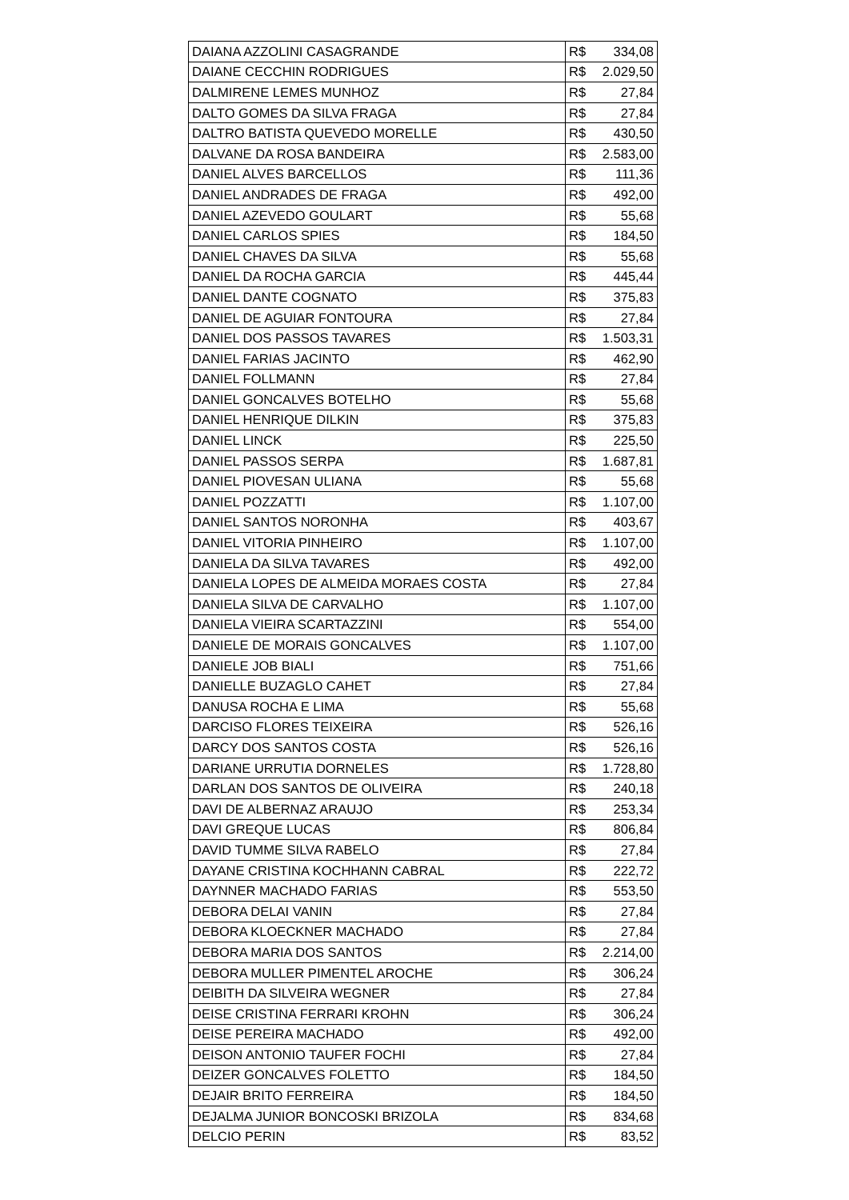| DAIANA AZZOLINI CASAGRANDE | R$ 334,08 |
| DAIANE CECCHIN RODRIGUES | R$ 2.029,50 |
| DALMIRENE LEMES MUNHOZ | R$ 27,84 |
| DALTO GOMES DA SILVA FRAGA | R$ 27,84 |
| DALTRO BATISTA QUEVEDO MORELLE | R$ 430,50 |
| DALVANE DA ROSA BANDEIRA | R$ 2.583,00 |
| DANIEL ALVES BARCELLOS | R$ 111,36 |
| DANIEL ANDRADES DE FRAGA | R$ 492,00 |
| DANIEL AZEVEDO GOULART | R$ 55,68 |
| DANIEL CARLOS SPIES | R$ 184,50 |
| DANIEL CHAVES DA SILVA | R$ 55,68 |
| DANIEL DA ROCHA GARCIA | R$ 445,44 |
| DANIEL DANTE COGNATO | R$ 375,83 |
| DANIEL DE AGUIAR FONTOURA | R$ 27,84 |
| DANIEL DOS PASSOS TAVARES | R$ 1.503,31 |
| DANIEL FARIAS JACINTO | R$ 462,90 |
| DANIEL FOLLMANN | R$ 27,84 |
| DANIEL GONCALVES BOTELHO | R$ 55,68 |
| DANIEL HENRIQUE DILKIN | R$ 375,83 |
| DANIEL LINCK | R$ 225,50 |
| DANIEL PASSOS SERPA | R$ 1.687,81 |
| DANIEL PIOVESAN ULIANA | R$ 55,68 |
| DANIEL POZZATTI | R$ 1.107,00 |
| DANIEL SANTOS NORONHA | R$ 403,67 |
| DANIEL VITORIA PINHEIRO | R$ 1.107,00 |
| DANIELA DA SILVA TAVARES | R$ 492,00 |
| DANIELA LOPES DE ALMEIDA MORAES COSTA | R$ 27,84 |
| DANIELA SILVA DE CARVALHO | R$ 1.107,00 |
| DANIELA VIEIRA SCARTAZZINI | R$ 554,00 |
| DANIELE DE MORAIS GONCALVES | R$ 1.107,00 |
| DANIELE JOB BIALI | R$ 751,66 |
| DANIELLE BUZAGLO CAHET | R$ 27,84 |
| DANUSA ROCHA E LIMA | R$ 55,68 |
| DARCISO FLORES TEIXEIRA | R$ 526,16 |
| DARCY DOS SANTOS COSTA | R$ 526,16 |
| DARIANE URRUTIA DORNELES | R$ 1.728,80 |
| DARLAN DOS SANTOS DE OLIVEIRA | R$ 240,18 |
| DAVI DE ALBERNAZ ARAUJO | R$ 253,34 |
| DAVI GREQUE LUCAS | R$ 806,84 |
| DAVID TUMME SILVA RABELO | R$ 27,84 |
| DAYANE CRISTINA KOCHHANN CABRAL | R$ 222,72 |
| DAYNNER MACHADO FARIAS | R$ 553,50 |
| DEBORA DELAI VANIN | R$ 27,84 |
| DEBORA KLOECKNER MACHADO | R$ 27,84 |
| DEBORA MARIA DOS SANTOS | R$ 2.214,00 |
| DEBORA MULLER PIMENTEL AROCHE | R$ 306,24 |
| DEIBITH DA SILVEIRA WEGNER | R$ 27,84 |
| DEISE CRISTINA FERRARI KROHN | R$ 306,24 |
| DEISE PEREIRA MACHADO | R$ 492,00 |
| DEISON ANTONIO TAUFER FOCHI | R$ 27,84 |
| DEIZER GONCALVES FOLETTO | R$ 184,50 |
| DEJAIR BRITO FERREIRA | R$ 184,50 |
| DEJALMA JUNIOR BONCOSKI BRIZOLA | R$ 834,68 |
| DELCIO PERIN | R$ 83,52 |